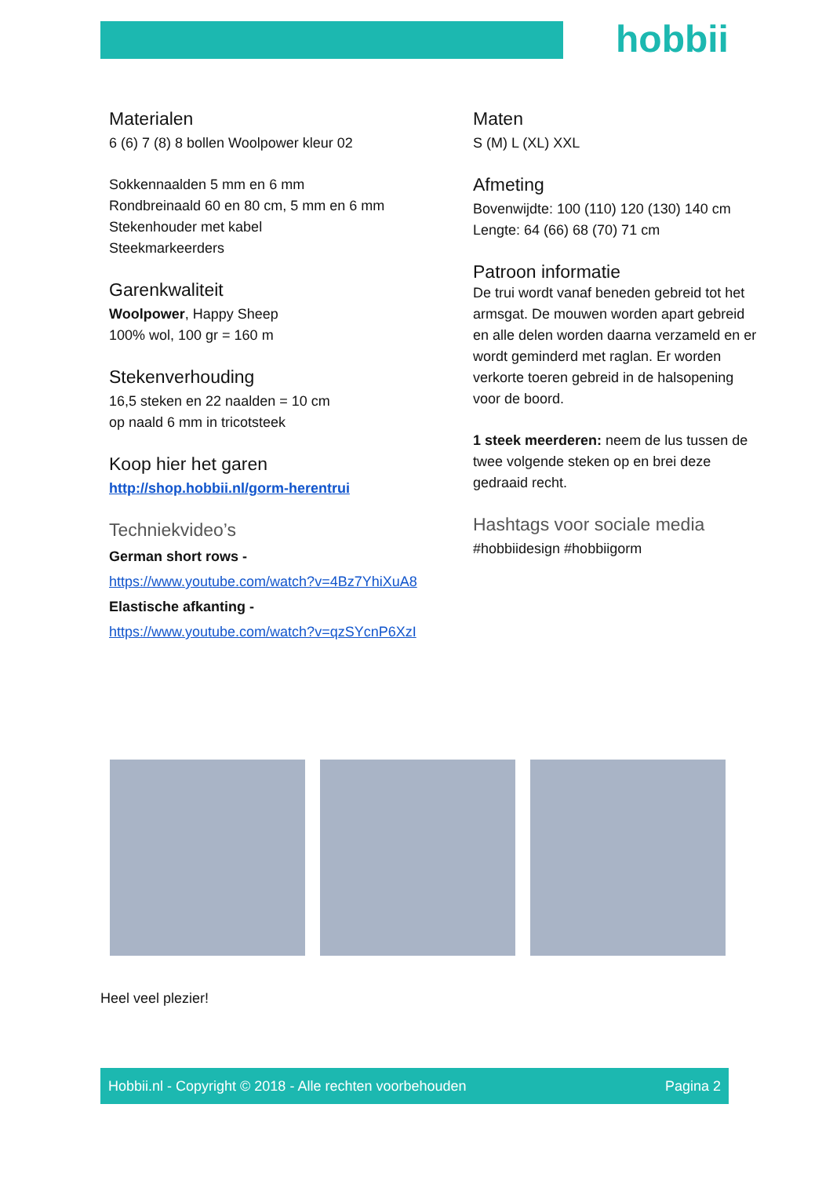hobbii
Materialen
6 (6) 7 (8) 8 bollen Woolpower kleur 02
Sokkennaalden 5 mm en 6 mm
Rondbreinaald 60 en 80 cm, 5 mm en 6 mm
Stekenhouder met kabel
Steekmarkeerders
Garenkwaliteit
Woolpower, Happy Sheep
100% wol, 100 gr = 160 m
Stekenverhouding
16,5 steken en 22 naalden = 10 cm
op naald 6 mm in tricotsteek
Koop hier het garen
http://shop.hobbii.nl/gorm-herentrui
Techniekvideo’s
German short rows -
https://www.youtube.com/watch?v=4Bz7YhiXuA8
Elastische afkanting -
https://www.youtube.com/watch?v=qzSYcnP6XzI
Maten
S (M) L (XL) XXL
Afmeting
Bovenwijdte: 100 (110) 120 (130) 140 cm
Lengte: 64 (66) 68 (70) 71 cm
Patroon informatie
De trui wordt vanaf beneden gebreid tot het armsgat. De mouwen worden apart gebreid en alle delen worden daarna verzameld en er wordt geminderd met raglan. Er worden verkorte toeren gebreid in de halsopening voor de boord.
1 steek meerderen: neem de lus tussen de twee volgende steken op en brei deze gedraaid recht.
Hashtags voor sociale media
#hobbiidesign #hobbiigorm
Heel veel plezier!
Hobbii.nl - Copyright © 2018 - Alle rechten voorbehouden Pagina 2